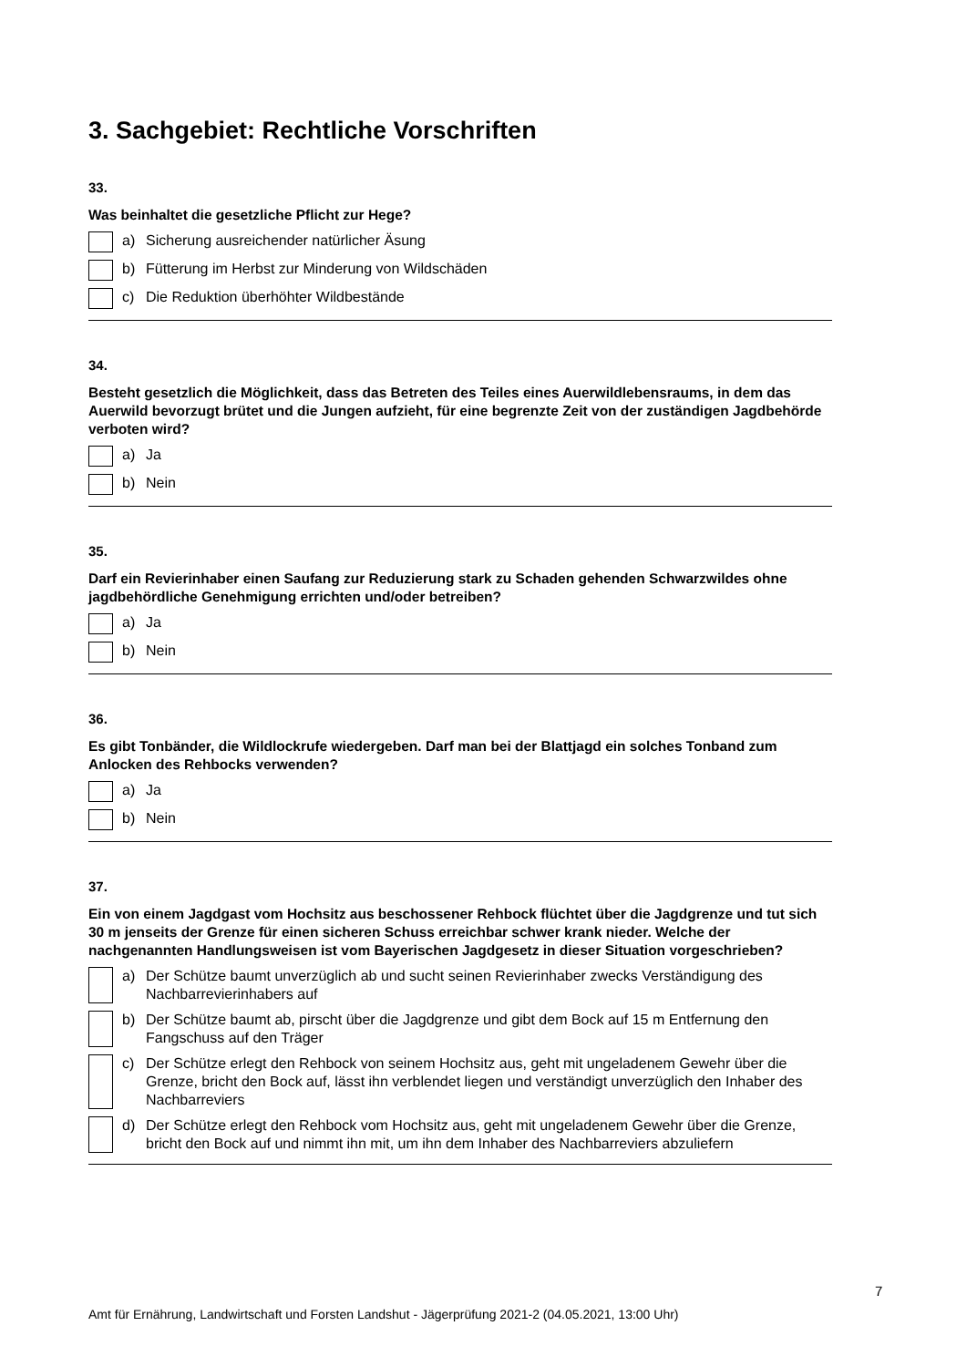3. Sachgebiet: Rechtliche Vorschriften
33.
Was beinhaltet die gesetzliche Pflicht zur Hege?
a) Sicherung ausreichender natürlicher Äsung
b) Fütterung im Herbst zur Minderung von Wildschäden
c) Die Reduktion überhöhter Wildbestände
34.
Besteht gesetzlich die Möglichkeit, dass das Betreten des Teiles eines Auerwildlebensraums, in dem das Auerwild bevorzugt brütet und die Jungen aufzieht, für eine begrenzte Zeit von der zuständigen Jagdbehörde verboten wird?
a) Ja
b) Nein
35.
Darf ein Revierinhaber einen Saufang zur Reduzierung stark zu Schaden gehenden Schwarzwildes ohne jagdbehördliche Genehmigung errichten und/oder betreiben?
a) Ja
b) Nein
36.
Es gibt Tonbänder, die Wildlockrufe wiedergeben. Darf man bei der Blattjagd ein solches Tonband zum Anlocken des Rehbocks verwenden?
a) Ja
b) Nein
37.
Ein von einem Jagdgast vom Hochsitz aus beschossener Rehbock flüchtet über die Jagdgrenze und tut sich 30 m jenseits der Grenze für einen sicheren Schuss erreichbar schwer krank nieder. Welche der nachgenannten Handlungsweisen ist vom Bayerischen Jagdgesetz in dieser Situation vorgeschrieben?
a) Der Schütze baumt unverzüglich ab und sucht seinen Revierinhaber zwecks Verständigung des Nachbarrevierinhabers auf
b) Der Schütze baumt ab, pirscht über die Jagdgrenze und gibt dem Bock auf 15 m Entfernung den Fangschuss auf den Träger
c) Der Schütze erlegt den Rehbock von seinem Hochsitz aus, geht mit ungeladenem Gewehr über die Grenze, bricht den Bock auf, lässt ihn verblendet liegen und verständigt unverzüglich den Inhaber des Nachbarreviers
d) Der Schütze erlegt den Rehbock vom Hochsitz aus, geht mit ungeladenem Gewehr über die Grenze, bricht den Bock auf und nimmt ihn mit, um ihn dem Inhaber des Nachbarreviers abzuliefern
7
Amt für Ernährung, Landwirtschaft und Forsten Landshut - Jägerprüfung 2021-2 (04.05.2021, 13:00 Uhr)